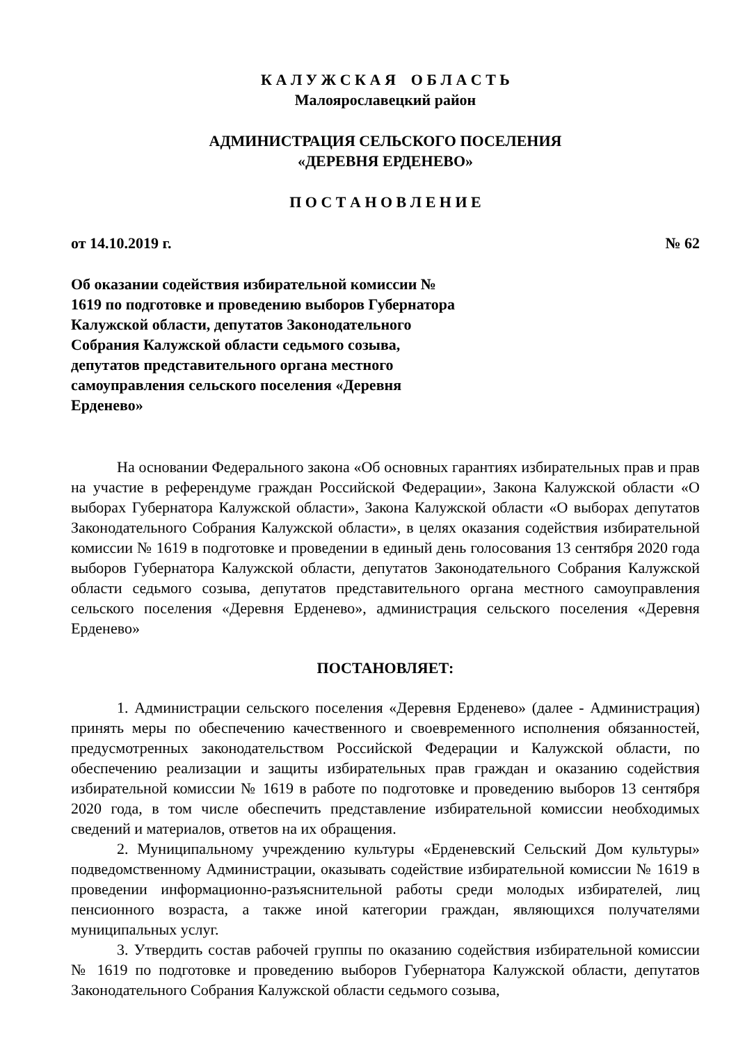К А Л У Ж С К А Я О Б Л А С Т Ь
Малоярославецкий район
АДМИНИСТРАЦИЯ СЕЛЬСКОГО ПОСЕЛЕНИЯ
«ДЕРЕВНЯ ЕРДЕНЕВО»
П О С Т А Н О В Л Е Н И Е
от 14.10.2019 г. № 62
Об оказании содействия избирательной комиссии № 1619 по подготовке и проведению выборов Губернатора Калужской области, депутатов Законодательного Собрания Калужской области седьмого созыва, депутатов представительного органа местного самоуправления сельского поселения «Деревня Ерденево»
На основании Федерального закона «Об основных гарантиях избирательных прав и прав на участие в референдуме граждан Российской Федерации», Закона Калужской области «О выборах Губернатора Калужской области», Закона Калужской области «О выборах депутатов Законодательного Собрания Калужской области», в целях оказания содействия избирательной комиссии № 1619 в подготовке и проведении в единый день голосования 13 сентября 2020 года выборов Губернатора Калужской области, депутатов Законодательного Собрания Калужской области седьмого созыва, депутатов представительного органа местного самоуправления сельского поселения «Деревня Ерденево», администрация сельского поселения «Деревня Ерденево»
ПОСТАНОВЛЯЕТ:
1. Администрации сельского поселения «Деревня Ерденево» (далее - Администрация) принять меры по обеспечению качественного и своевременного исполнения обязанностей, предусмотренных законодательством Российской Федерации и Калужской области, по обеспечению реализации и защиты избирательных прав граждан и оказанию содействия избирательной комиссии № 1619 в работе по подготовке и проведению выборов 13 сентября 2020 года, в том числе обеспечить представление избирательной комиссии необходимых сведений и материалов, ответов на их обращения.
2. Муниципальному учреждению культуры «Ерденевский Сельский Дом культуры» подведомственному Администрации, оказывать содействие избирательной комиссии № 1619 в проведении информационно-разъяснительной работы среди молодых избирателей, лиц пенсионного возраста, а также иной категории граждан, являющихся получателями муниципальных услуг.
3. Утвердить состав рабочей группы по оказанию содействия избирательной комиссии № 1619 по подготовке и проведению выборов Губернатора Калужской области, депутатов Законодательного Собрания Калужской области седьмого созыва,